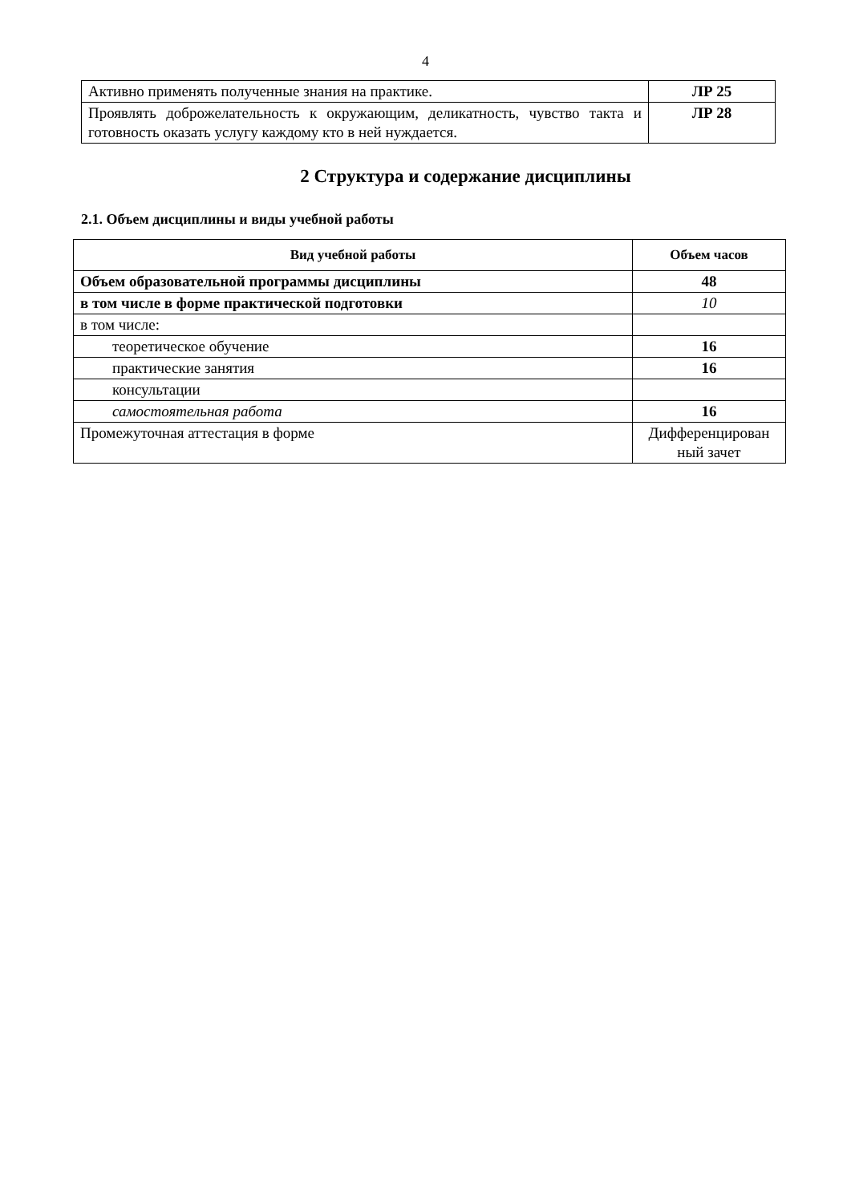4
| Активно применять полученные знания на практике. | ЛР 25 |
| Проявлять доброжелательность к окружающим, деликатность, чувство такта и готовность оказать услугу каждому кто в ней нуждается. | ЛР 28 |
2 Структура и содержание дисциплины
2.1. Объем дисциплины и виды учебной работы
| Вид учебной работы | Объем часов |
| --- | --- |
| Объем образовательной программы дисциплины | 48 |
| в том числе в форме практической подготовки | 10 |
| в том числе: | |
| теоретическое обучение | 16 |
| практические занятия | 16 |
| консультации | |
| самостоятельная работа | 16 |
| Промежуточная аттестация в форме | Дифференцирован ный зачет |